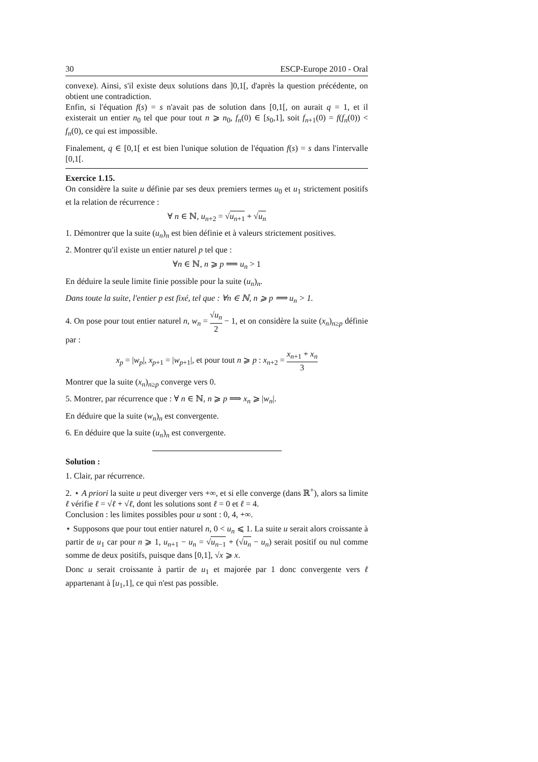30 ESCP-Europe 2010 - Oral
convexe). Ainsi, s'il existe deux solutions dans ]0,1[, d'après la question précédente, on obtient une contradiction.
Enfin, si l'équation f(s) = s n'avait pas de solution dans [0,1[, on aurait q = 1, et il existerait un entier n<sub>0</sub> tel que pour tout n ⩾ n<sub>0</sub>, f<sub>n</sub>(0) ∈ [s<sub>0</sub>,1], soit f<sub>n+1</sub>(0) = f(f<sub>n</sub>(0)) < f<sub>n</sub>(0), ce qui est impossible.
Finalement, q ∈ [0,1[ et est bien l'unique solution de l'équation f(s) = s dans l'intervalle [0,1[.
Exercice 1.15.
On considère la suite u définie par ses deux premiers termes u<sub>0</sub> et u<sub>1</sub> strictement positifs et la relation de récurrence :
∀ n ∈ ℕ, u<sub>n+2</sub> = √u<sub>n+1</sub> + √u<sub>n</sub>
1. Démontrer que la suite (u<sub>n</sub>)<sub>n</sub> est bien définie et à valeurs strictement positives.
2. Montrer qu'il existe un entier naturel p tel que :
∀n ∈ ℕ, n ⩾ p ⟹ u<sub>n</sub> > 1
En déduire la seule limite finie possible pour la suite (u<sub>n</sub>)<sub>n</sub>.
Dans toute la suite, l'entier p est fixé, tel que : ∀n ∈ ℕ, n ⩾ p ⟹ u<sub>n</sub> > 1.
4. On pose pour tout entier naturel n, w<sub>n</sub> = √u<sub>n</sub> 2 − 1, et on considère la suite (x<sub>n</sub>)<sub>n≥p</sub> définie par :
x<sub>p</sub> = |w<sub>p</sub>|, x<sub>p+1</sub> = |w<sub>p+1</sub>|, et pour tout n ⩾ p : x<sub>n+2</sub> = x<sub>n+1</sub> + x<sub>n</sub> 3
Montrer que la suite (x<sub>n</sub>)<sub>n≥p</sub> converge vers 0.
5. Montrer, par récurrence que : ∀ n ∈ ℕ, n ⩾ p ⟹ x<sub>n</sub> ⩾ |w<sub>n</sub>|.
En déduire que la suite (w<sub>n</sub>)<sub>n</sub> est convergente.
6. En déduire que la suite (u<sub>n</sub>)<sub>n</sub> est convergente.
Solution :
1. Clair, par récurrence.
2. ⋆ A priori la suite u peut diverger vers +∞, et si elle converge (dans ℝ<sup>+</sup>), alors sa limite ℓ vérifie ℓ = √ℓ + √ℓ, dont les solutions sont ℓ = 0 et ℓ = 4.
Conclusion : les limites possibles pour u sont : 0, 4, +∞.
⋆ Supposons que pour tout entier naturel n, 0 < u<sub>n</sub> ⩽ 1. La suite u serait alors croissante à partir de u<sub>1</sub> car pour n ⩾ 1, u<sub>n+1</sub> − u<sub>n</sub> = √u<sub>n−1</sub> + (√u<sub>n</sub> − u<sub>n</sub>) serait positif ou nul comme somme de deux positifs, puisque dans [0,1], √x ⩾ x.
Donc u serait croissante à partir de u<sub>1</sub> et majorée par 1 donc convergente vers ℓ appartenant à [u<sub>1</sub>,1], ce qui n'est pas possible.